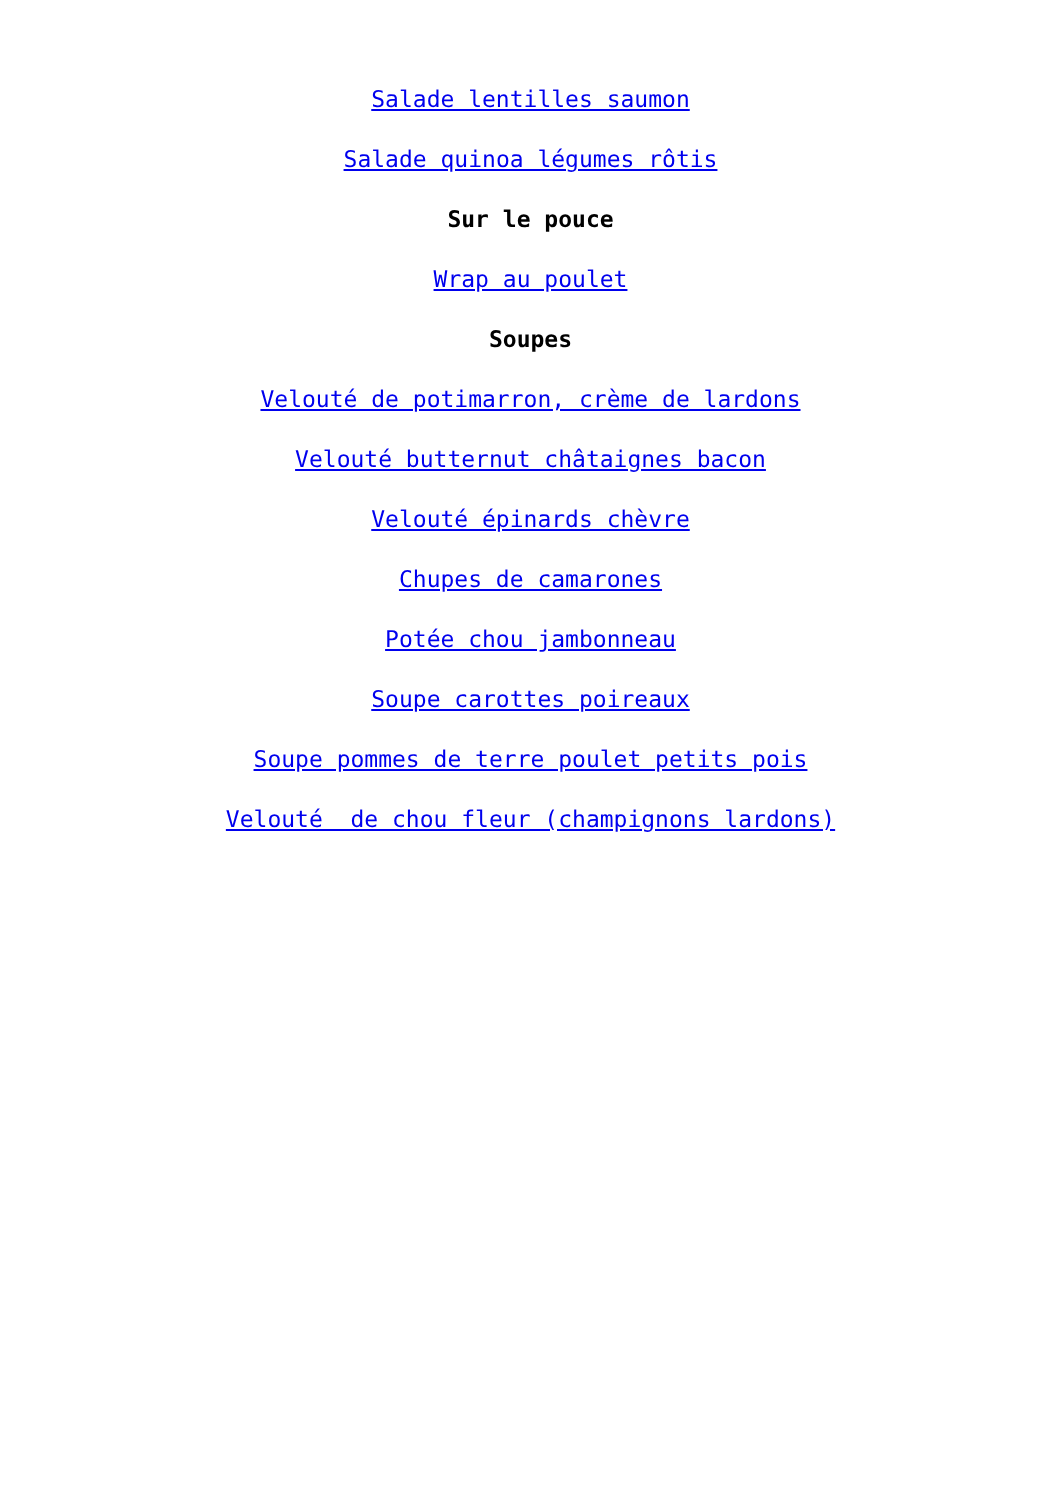Salade lentilles saumon
Salade quinoa légumes rôtis
Sur le pouce
Wrap au poulet
Soupes
Velouté de potimarron, crème de lardons
Velouté butternut châtaignes bacon
Velouté épinards chèvre
Chupes de camarones
Potée chou jambonneau
Soupe carottes poireaux
Soupe pommes de terre poulet petits pois
Velouté de chou fleur (champignons lardons)